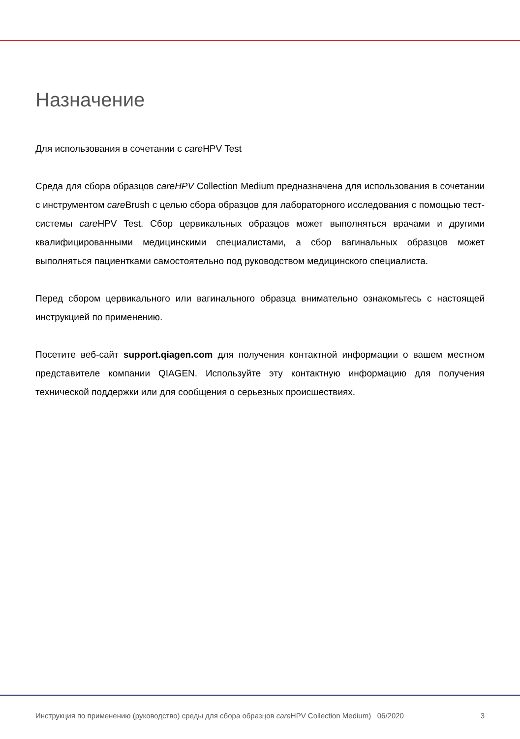Назначение
Для использования в сочетании с care HPV Test
Среда для сбора образцов careHPV Collection Medium предназначена для использования в сочетании с инструментом care Brush с целью сбора образцов для лабораторного исследования с помощью тест-системы care HPV Test. Сбор цервикальных образцов может выполняться врачами и другими квалифицированными медицинскими специалистами, а сбор вагинальных образцов может выполняться пациентками самостоятельно под руководством медицинского специалиста.
Перед сбором цервикального или вагинального образца внимательно ознакомьтесь с настоящей инструкцией по применению.
Посетите веб-сайт support.qiagen.com для получения контактной информации о вашем местном представителе компании QIAGEN. Используйте эту контактную информацию для получения технической поддержки или для сообщения о серьезных происшествиях.
Инструкция по применению (руководство) среды для сбора образцов care HPV Collection Medium) 06/2020 3